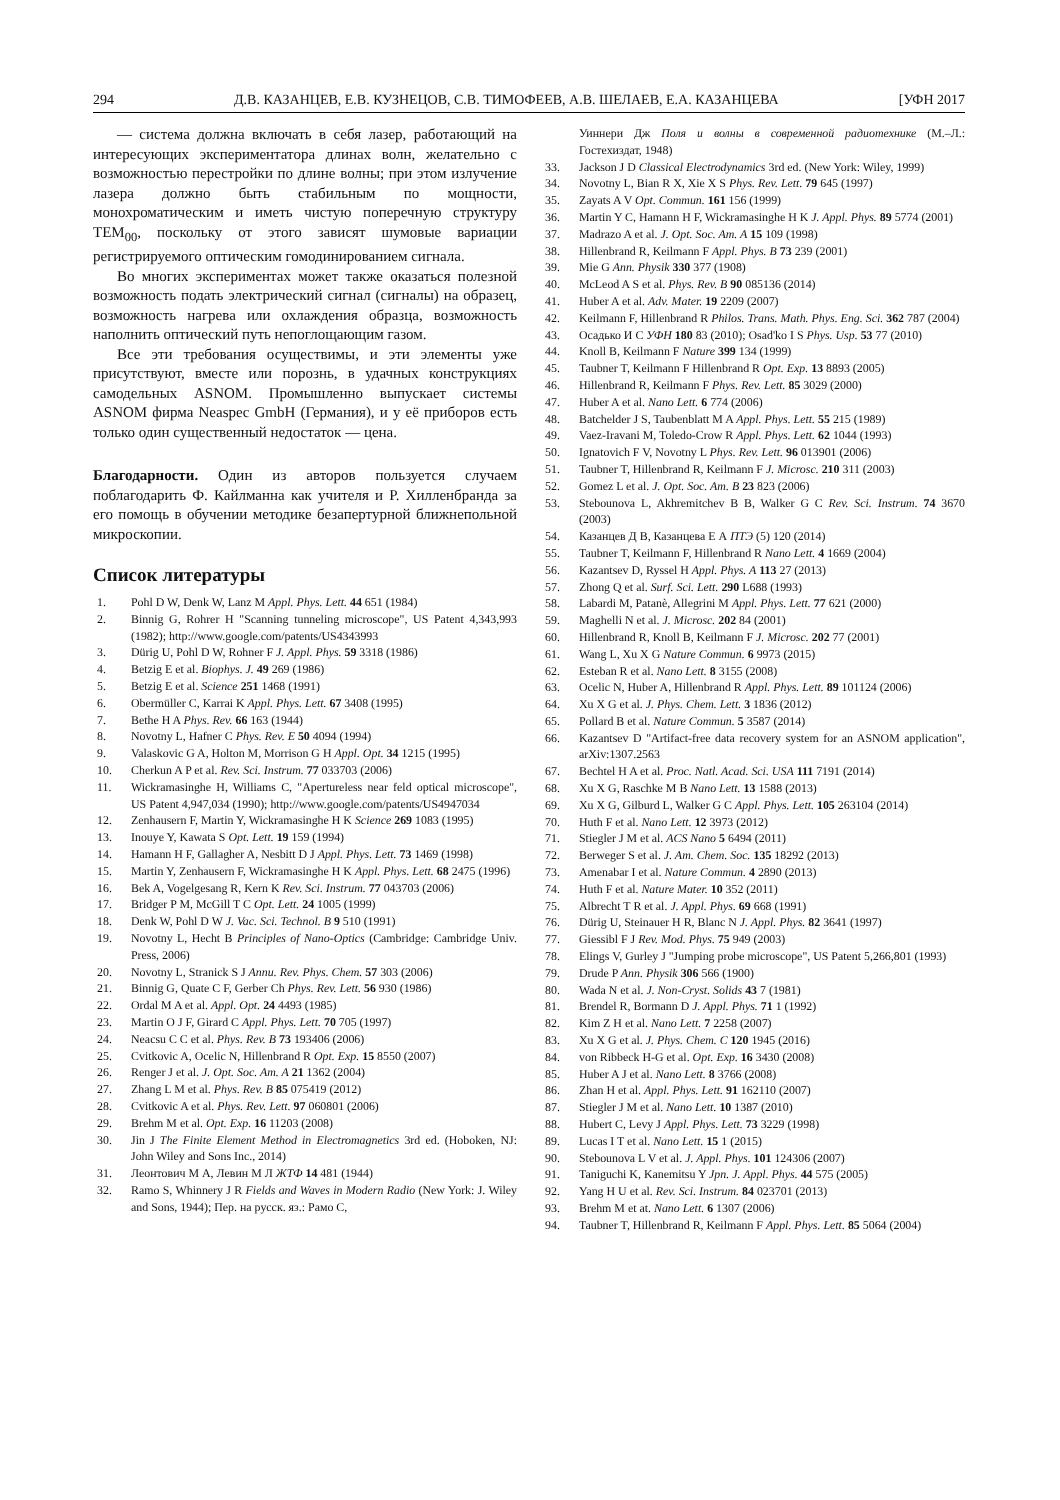294 Д.В. КАЗАНЦЕВ, Е.В. КУЗНЕЦОВ, С.В. ТИМОФЕЕВ, А.В. ШЕЛАЕВ, Е.А. КАЗАНЦЕВА [УФН 2017
— система должна включать в себя лазер, работающий на интересующих экспериментатора длинах волн, желательно с возможностью перестройки по длине волны; при этом излучение лазера должно быть стабильным по мощности, монохроматическим и иметь чистую поперечную структуру TEM<sub>00</sub>, поскольку от этого зависят шумовые вариации регистрируемого оптическим гомодинированием сигнала.
Во многих экспериментах может также оказаться полезной возможность подать электрический сигнал (сигналы) на образец, возможность нагрева или охлаждения образца, возможность наполнить оптический путь непоглощающим газом.
Все эти требования осуществимы, и эти элементы уже присутствуют, вместе или порознь, в удачных конструкциях самодельных ASNOM. Промышленно выпускает системы ASNOM фирма Neaspec GmbH (Германия), и у её приборов есть только один существенный недостаток — цена.
Благодарности. Один из авторов пользуется случаем поблагодарить Ф. Кайлманна как учителя и Р. Хилленбранда за его помощь в обучении методике безапертурной ближнепольной микроскопии.
Список литературы
1. Pohl D W, Denk W, Lanz M Appl. Phys. Lett. 44 651 (1984)
2. Binnig G, Rohrer H "Scanning tunneling microscope", US Patent 4,343,993 (1982); http://www.google.com/patents/US4343993
3. Dürig U, Pohl D W, Rohner F J. Appl. Phys. 59 3318 (1986)
4. Betzig E et al. Biophys. J. 49 269 (1986)
5. Betzig E et al. Science 251 1468 (1991)
6. Obermüller C, Karrai K Appl. Phys. Lett. 67 3408 (1995)
7. Bethe H A Phys. Rev. 66 163 (1944)
8. Novotny L, Hafner C Phys. Rev. E 50 4094 (1994)
9. Valaskovic G A, Holton M, Morrison G H Appl. Opt. 34 1215 (1995)
10. Cherkun A P et al. Rev. Sci. Instrum. 77 033703 (2006)
11. Wickramasinghe H, Williams C, "Apertureless near feld optical microscope", US Patent 4,947,034 (1990); http://www.google.com/patents/US4947034
12. Zenhausern F, Martin Y, Wickramasinghe H K Science 269 1083 (1995)
13. Inouye Y, Kawata S Opt. Lett. 19 159 (1994)
14. Hamann H F, Gallagher A, Nesbitt D J Appl. Phys. Lett. 73 1469 (1998)
15. Martin Y, Zenhausern F, Wickramasinghe H K Appl. Phys. Lett. 68 2475 (1996)
16. Bek A, Vogelgesang R, Kern K Rev. Sci. Instrum. 77 043703 (2006)
17. Bridger P M, McGill T C Opt. Lett. 24 1005 (1999)
18. Denk W, Pohl D W J. Vac. Sci. Technol. B 9 510 (1991)
19. Novotny L, Hecht B Principles of Nano-Optics (Cambridge: Cambridge Univ. Press, 2006)
20. Novotny L, Stranick S J Annu. Rev. Phys. Chem. 57 303 (2006)
21. Binnig G, Quate C F, Gerber Ch Phys. Rev. Lett. 56 930 (1986)
22. Ordal M A et al. Appl. Opt. 24 4493 (1985)
23. Martin O J F, Girard C Appl. Phys. Lett. 70 705 (1997)
24. Neacsu C C et al. Phys. Rev. B 73 193406 (2006)
25. Cvitkovic A, Ocelic N, Hillenbrand R Opt. Exp. 15 8550 (2007)
26. Renger J et al. J. Opt. Soc. Am. A 21 1362 (2004)
27. Zhang L M et al. Phys. Rev. B 85 075419 (2012)
28. Cvitkovic A et al. Phys. Rev. Lett. 97 060801 (2006)
29. Brehm M et al. Opt. Exp. 16 11203 (2008)
30. Jin J The Finite Element Method in Electromagnetics 3rd ed. (Hoboken, NJ: John Wiley and Sons Inc., 2014)
31. Леонтович М А, Левин М Л ЖТФ 14 481 (1944)
32. Ramo S, Whinnery J R Fields and Waves in Modern Radio (New York: J. Wiley and Sons, 1944); Пер. на русск. яз.: Рамо С,
Уиннери Дж Поля и волны в современной радиотехнике (М.–Л.: Гостехиздат, 1948)
33. Jackson J D Classical Electrodynamics 3rd ed. (New York: Wiley, 1999)
34. Novotny L, Bian R X, Xie X S Phys. Rev. Lett. 79 645 (1997)
35. Zayats A V Opt. Commun. 161 156 (1999)
36. Martin Y C, Hamann H F, Wickramasinghe H K J. Appl. Phys. 89 5774 (2001)
37. Madrazo A et al. J. Opt. Soc. Am. A 15 109 (1998)
38. Hillenbrand R, Keilmann F Appl. Phys. B 73 239 (2001)
39. Mie G Ann. Physik 330 377 (1908)
40. McLeod A S et al. Phys. Rev. B 90 085136 (2014)
41. Huber A et al. Adv. Mater. 19 2209 (2007)
42. Keilmann F, Hillenbrand R Philos. Trans. Math. Phys. Eng. Sci. 362 787 (2004)
43. Осадько И С УФН 180 83 (2010); Osad'ko I S Phys. Usp. 53 77 (2010)
44. Knoll B, Keilmann F Nature 399 134 (1999)
45. Taubner T, Keilmann F Hillenbrand R Opt. Exp. 13 8893 (2005)
46. Hillenbrand R, Keilmann F Phys. Rev. Lett. 85 3029 (2000)
47. Huber A et al. Nano Lett. 6 774 (2006)
48. Batchelder J S, Taubenblatt M A Appl. Phys. Lett. 55 215 (1989)
49. Vaez-Iravani M, Toledo-Crow R Appl. Phys. Lett. 62 1044 (1993)
50. Ignatovich F V, Novotny L Phys. Rev. Lett. 96 013901 (2006)
51. Taubner T, Hillenbrand R, Keilmann F J. Microsc. 210 311 (2003)
52. Gomez L et al. J. Opt. Soc. Am. B 23 823 (2006)
53. Stebounova L, Akhremitchev B B, Walker G C Rev. Sci. Instrum. 74 3670 (2003)
54. Казанцев Д В, Казанцева Е А ПТЭ (5) 120 (2014)
55. Taubner T, Keilmann F, Hillenbrand R Nano Lett. 4 1669 (2004)
56. Kazantsev D, Ryssel H Appl. Phys. A 113 27 (2013)
57. Zhong Q et al. Surf. Sci. Lett. 290 L688 (1993)
58. Labardi M, Patanè, Allegrini M Appl. Phys. Lett. 77 621 (2000)
59. Maghelli N et al. J. Microsc. 202 84 (2001)
60. Hillenbrand R, Knoll B, Keilmann F J. Microsc. 202 77 (2001)
61. Wang L, Xu X G Nature Commun. 6 9973 (2015)
62. Esteban R et al. Nano Lett. 8 3155 (2008)
63. Ocelic N, Huber A, Hillenbrand R Appl. Phys. Lett. 89 101124 (2006)
64. Xu X G et al. J. Phys. Chem. Lett. 3 1836 (2012)
65. Pollard B et al. Nature Commun. 5 3587 (2014)
66. Kazantsev D "Artifact-free data recovery system for an ASNOM application", arXiv:1307.2563
67. Bechtel H A et al. Proc. Natl. Acad. Sci. USA 111 7191 (2014)
68. Xu X G, Raschke M B Nano Lett. 13 1588 (2013)
69. Xu X G, Gilburd L, Walker G C Appl. Phys. Lett. 105 263104 (2014)
70. Huth F et al. Nano Lett. 12 3973 (2012)
71. Stiegler J M et al. ACS Nano 5 6494 (2011)
72. Berweger S et al. J. Am. Chem. Soc. 135 18292 (2013)
73. Amenabar I et al. Nature Commun. 4 2890 (2013)
74. Huth F et al. Nature Mater. 10 352 (2011)
75. Albrecht T R et al. J. Appl. Phys. 69 668 (1991)
76. Dürig U, Steinauer H R, Blanc N J. Appl. Phys. 82 3641 (1997)
77. Giessibl F J Rev. Mod. Phys. 75 949 (2003)
78. Elings V, Gurley J "Jumping probe microscope", US Patent 5,266,801 (1993)
79. Drude P Ann. Physik 306 566 (1900)
80. Wada N et al. J. Non-Cryst. Solids 43 7 (1981)
81. Brendel R, Bormann D J. Appl. Phys. 71 1 (1992)
82. Kim Z H et al. Nano Lett. 7 2258 (2007)
83. Xu X G et al. J. Phys. Chem. C 120 1945 (2016)
84. von Ribbeck H-G et al. Opt. Exp. 16 3430 (2008)
85. Huber A J et al. Nano Lett. 8 3766 (2008)
86. Zhan H et al. Appl. Phys. Lett. 91 162110 (2007)
87. Stiegler J M et al. Nano Lett. 10 1387 (2010)
88. Hubert C, Levy J Appl. Phys. Lett. 73 3229 (1998)
89. Lucas I T et al. Nano Lett. 15 1 (2015)
90. Stebounova L V et al. J. Appl. Phys. 101 124306 (2007)
91. Taniguchi K, Kanemitsu Y Jpn. J. Appl. Phys. 44 575 (2005)
92. Yang H U et al. Rev. Sci. Instrum. 84 023701 (2013)
93. Brehm M et at. Nano Lett. 6 1307 (2006)
94. Taubner T, Hillenbrand R, Keilmann F Appl. Phys. Lett. 85 5064 (2004)